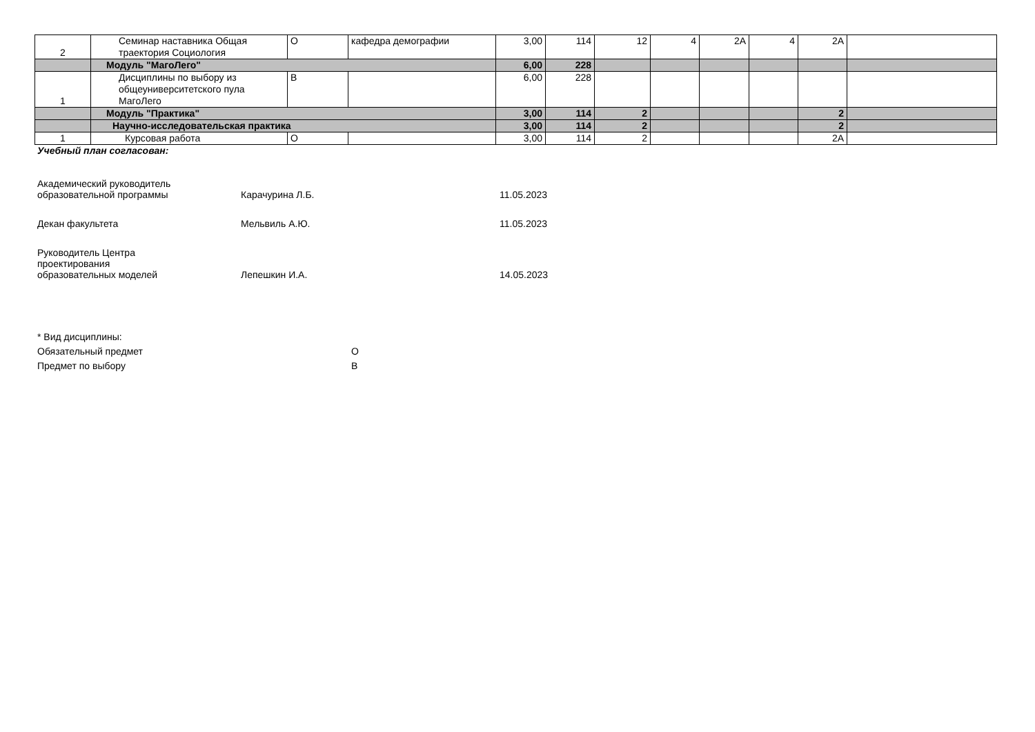| 2 | Семинар наставника Общая траектория Социология | О | кафедра демографии | 3,00 | 114 | 12 | 4 | 2А | 4 | 2А | |
| | Модуль "МагоЛего" | | | 6,00 | 228 | | | | | | |
| 1 | Дисциплины по выбору из общеуниверситетского пула МагоЛего | В | | 6,00 | 228 | | | | | | |
| | Модуль "Практика" | | | 3,00 | 114 | 2 | | | | 2 | |
| | Научно-исследовательская практика | | | 3,00 | 114 | 2 | | | | 2 | |
| 1 | Курсовая работа | О | | 3,00 | 114 | 2 | | | | 2А | |
Учебный план согласован:
Академический руководитель
образовательной программы Карачурина Л.Б. 11.05.2023
Декан факультета Мельвиль А.Ю. 11.05.2023
Руководитель Центра
проектирования
образовательных моделей Лепешкин И.А. 14.05.2023
* Вид дисциплины:
Обязательный предмет О
Предмет по выбору В